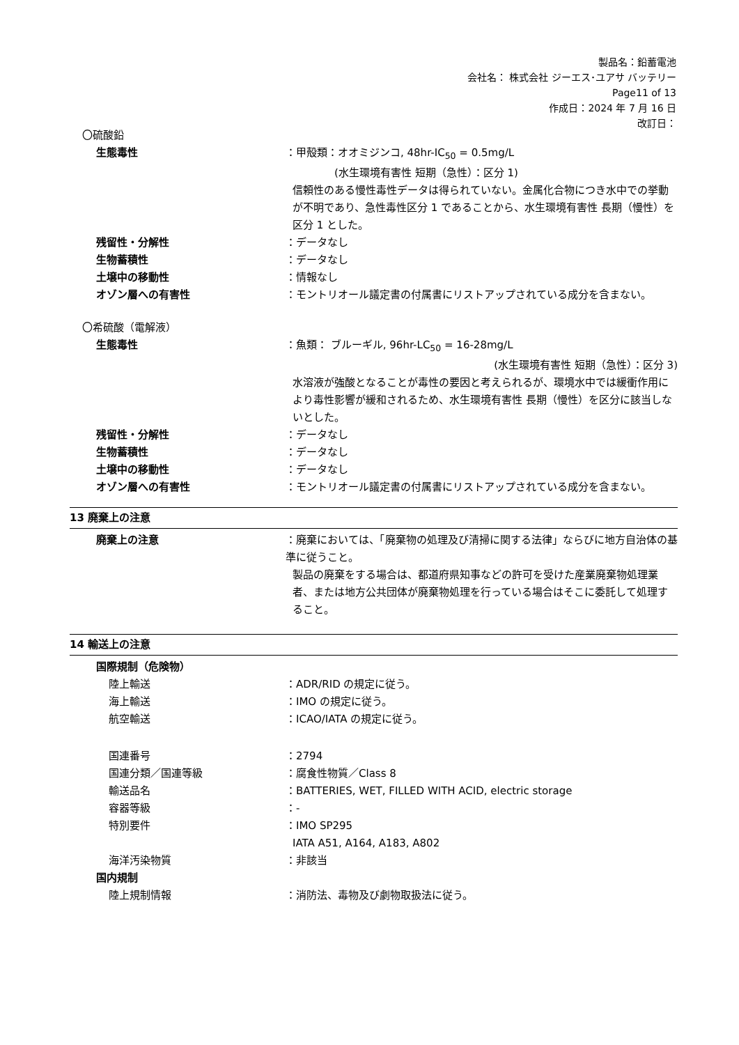製品名：鉛蓄電池
会社名： 株式会社 ジーエス･ユアサ バッテリー
Page11 of 13
作成日：2024 年 7 月 16 日
改訂日：
〇硫酸鉛
生態毒性 ：甲殻類：オオミジンコ, 48hr-IC<sub>50</sub> = 0.5mg/L
(水生環境有害性 短期（急性）：区分 1)
信頼性のある慢性毒性データは得られていない。金属化合物につき水中での挙動が不明であり、急性毒性区分 1 であることから、水生環境有害性 長期（慢性）を区分 1 とした。
残留性・分解性 ：データなし
生物蓄積性 ：データなし
土壌中の移動性 ：情報なし
オゾン層への有害性 ：モントリオール議定書の付属書にリストアップされている成分を含まない。
〇希硫酸（電解液）
生態毒性 ：魚類： ブルーギル, 96hr-LC<sub>50</sub> = 16-28mg/L
(水生環境有害性 短期（急性）：区分 3)
水溶液が強酸となることが毒性の要因と考えられるが、環境水中では緩衝作用により毒性影響が緩和されるため、水生環境有害性 長期（慢性）を区分に該当しないとした。
残留性・分解性 ：データなし
生物蓄積性 ：データなし
土壌中の移動性 ：データなし
オゾン層への有害性 ：モントリオール議定書の付属書にリストアップされている成分を含まない。
13 廃棄上の注意
廃棄上の注意 ：廃棄においては、「廃棄物の処理及び清掃に関する法律」ならびに地方自治体の基準に従うこと。
製品の廃棄をする場合は、都道府県知事などの許可を受けた産業廃棄物処理業者、または地方公共団体が廃棄物処理を行っている場合はそこに委託して処理すること。
14 輸送上の注意
国際規制（危険物）
陸上輸送 ：ADR/RID の規定に従う。
海上輸送 ：IMO の規定に従う。
航空輸送 ：ICAO/IATA の規定に従う。
国連番号 ：2794
国連分類／国連等級 ：腐食性物質／Class 8
輸送品名 ：BATTERIES, WET, FILLED WITH ACID, electric storage
容器等級 ：-
特別要件 ：IMO SP295
IATA A51, A164, A183, A802
海洋汚染物質 ：非該当
国内規制
陸上規制情報 ：消防法、毒物及び劇物取扱法に従う。